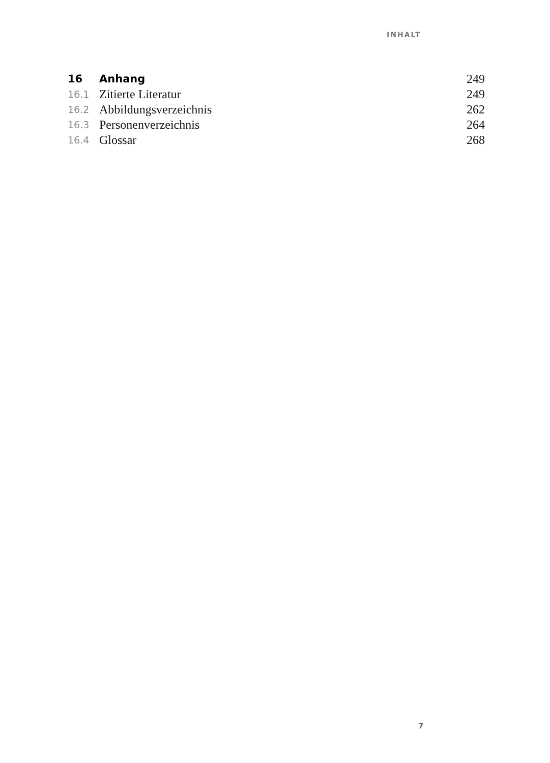INHALT
| 16 | Anhang | 249 |
| 16.1 | Zitierte Literatur | 249 |
| 16.2 | Abbildungsverzeichnis | 262 |
| 16.3 | Personenverzeichnis | 264 |
| 16.4 | Glossar | 268 |
7